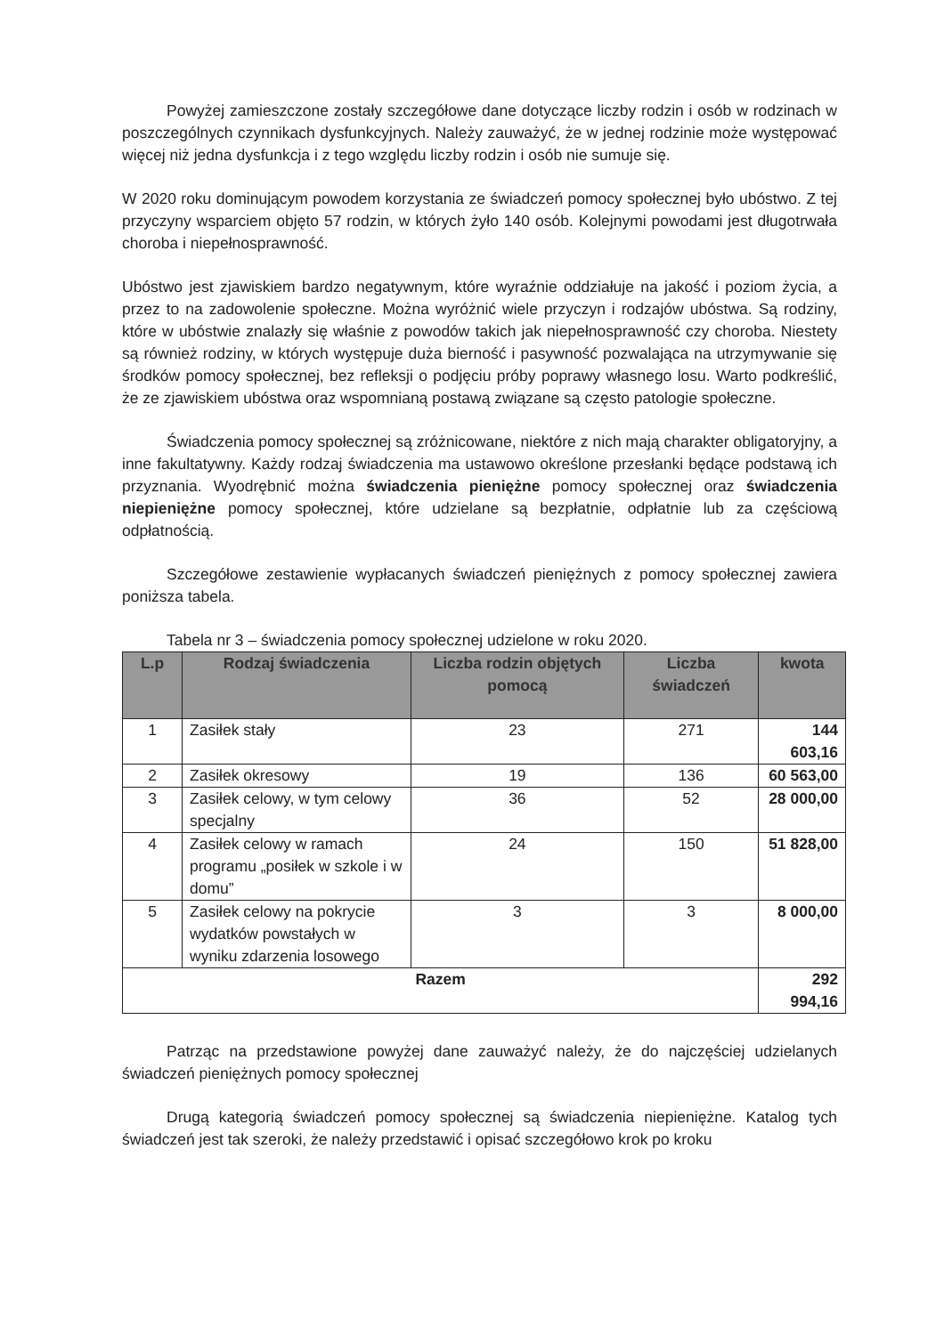Powyżej zamieszczone zostały szczegółowe dane dotyczące liczby rodzin i osób w rodzinach w poszczególnych czynnikach dysfunkcyjnych. Należy zauważyć, że w jednej rodzinie może występować więcej niż jedna dysfunkcja i z tego względu liczby rodzin i osób nie sumuje się.
W 2020 roku dominującym powodem korzystania ze świadczeń pomocy społecznej było ubóstwo. Z tej przyczyny wsparciem objęto 57 rodzin, w których żyło 140 osób. Kolejnymi powodami jest długotrwała choroba i niepełnosprawność.
Ubóstwo jest zjawiskiem bardzo negatywnym, które wyraźnie oddziałuje na jakość i poziom życia, a przez to na zadowolenie społeczne. Można wyróżnić wiele przyczyn i rodzajów ubóstwa. Są rodziny, które w ubóstwie znalazły się właśnie z powodów takich jak niepełnosprawność czy choroba. Niestety są również rodziny, w których występuje duża bierność i pasywność pozwalająca na utrzymywanie się środków pomocy społecznej, bez refleksji o podjęciu próby poprawy własnego losu. Warto podkreślić, że ze zjawiskiem ubóstwa oraz wspomnianą postawą związane są często patologie społeczne.
Świadczenia pomocy społecznej są zróżnicowane, niektóre z nich mają charakter obligatoryjny, a inne fakultatywny. Każdy rodzaj świadczenia ma ustawowo określone przesłanki będące podstawą ich przyznania. Wyodrębnić można świadczenia pieniężne pomocy społecznej oraz świadczenia niepieniężne pomocy społecznej, które udzielane są bezpłatnie, odpłatnie lub za częściową odpłatnością.
Szczegółowe zestawienie wypłacanych świadczeń pieniężnych z pomocy społecznej zawiera poniższa tabela.
Tabela nr 3 – świadczenia pomocy społecznej udzielone w roku 2020.
| L.p | Rodzaj świadczenia | Liczba rodzin objętych pomocą | Liczba świadczeń | kwota |
| --- | --- | --- | --- | --- |
| 1 | Zasiłek stały | 23 | 271 | 144 603,16 |
| 2 | Zasiłek okresowy | 19 | 136 | 60 563,00 |
| 3 | Zasiłek celowy, w tym celowy specjalny | 36 | 52 | 28 000,00 |
| 4 | Zasiłek celowy w ramach programu „posiłek w szkole i w domu” | 24 | 150 | 51 828,00 |
| 5 | Zasiłek celowy na pokrycie wydatków powstałych w wyniku zdarzenia losowego | 3 | 3 | 8 000,00 |
| Razem | | | | 292 994,16 |
Patrząc na przedstawione powyżej dane zauważyć należy, że do najczęściej udzielanych świadczeń pieniężnych pomocy społecznej
Drugą kategorią świadczeń pomocy społecznej są świadczenia niepieniężne. Katalog tych świadczeń jest tak szeroki, że należy przedstawić i opisać szczegółowo krok po kroku